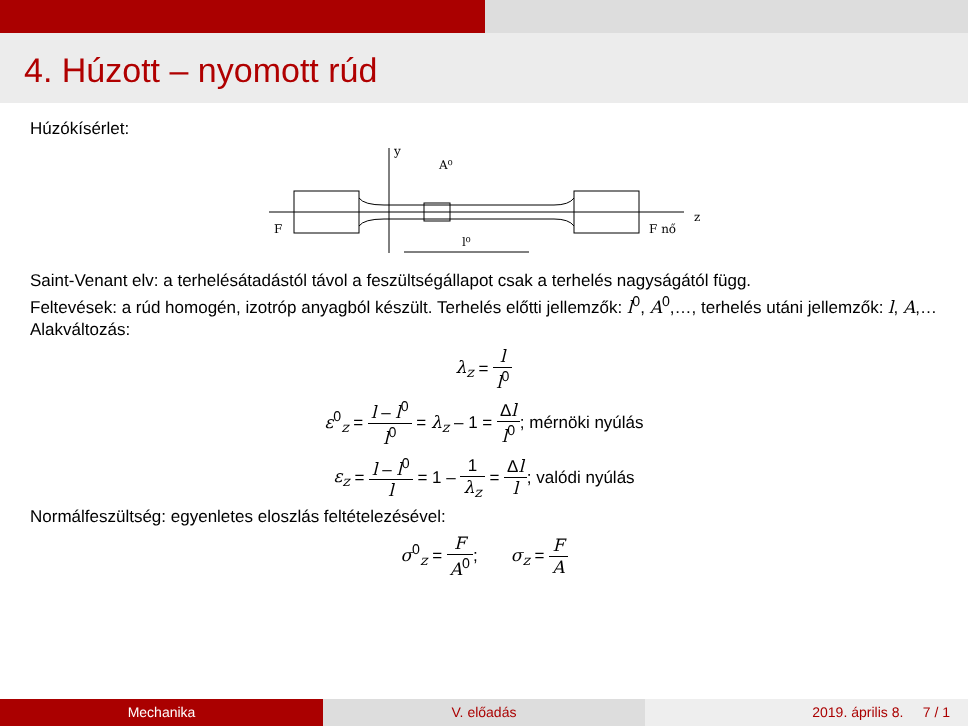4. Húzott – nyomott rúd
Húzókísérlet:
y
A⁰
F
F nő
z
l⁰
Saint-Venant elv: a terhelésátadástól távol a feszültségállapot csak a terhelés nagyságától függ.
Feltevések: a rúd homogén, izotróp anyagból készült. Terhelés előtti jellemzők: l<sup>0</sup>, A<sup>0</sup>,…, terhelés utáni jellemzők: l, A,…
Alakváltozás:
λ<sub>z</sub> = l l<sup>0</sup>
ε<sup>0</sup><sub>z</sub> = l – l<sup>0</sup> l<sup>0</sup> = λ<sub>z</sub> – 1 = Δl l<sup>0</sup>; mérnöki nyúlás
ε<sub>z</sub> = l – l<sup>0</sup> l = 1 – 1 λ<sub>z</sub> = Δl l; valódi nyúlás
Normálfeszültség: egyenletes eloszlás feltételezésével:
σ<sup>0</sup><sub>z</sub> = F A<sup>0</sup>; σ<sub>z</sub> = F A
Mechanika V. előadás 2019. április 8. 7 / 1